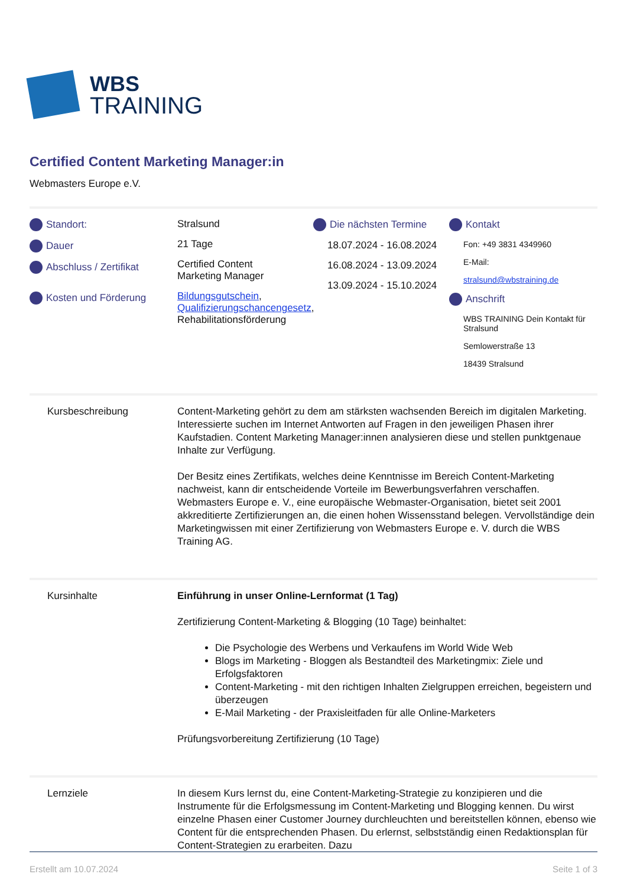WBS
TRAINING
Certified Content Marketing Manager:in
Webmasters Europe e.V.
Standort:
Dauer
Abschluss / Zertifikat
Kosten und Förderung
Stralsund
21 Tage
Certified Content
Marketing Manager
Bildungsgutschein, Qualifizierungschancengesetz, Rehabilitationsförderung
Die nächsten Termine
18.07.2024 - 16.08.2024
16.08.2024 - 13.09.2024
13.09.2024 - 15.10.2024
Kontakt
Fon: +49 3831 4349960
E-Mail:
stralsund@wbstraining.de
Anschrift
WBS TRAINING Dein Kontakt für Stralsund
Semlowerstraße 13
18439 Stralsund
Kursbeschreibung Content-Marketing gehört zu dem am stärksten wachsenden Bereich im digitalen Marketing. Interessierte suchen im Internet Antworten auf Fragen in den jeweiligen Phasen ihrer Kaufstadien. Content Marketing Manager:innen analysieren diese und stellen punktgenaue Inhalte zur Verfügung.
Der Besitz eines Zertifikats, welches deine Kenntnisse im Bereich Content-Marketing nachweist, kann dir entscheidende Vorteile im Bewerbungsverfahren verschaffen. Webmasters Europe e. V., eine europäische Webmaster-Organisation, bietet seit 2001 akkreditierte Zertifizierungen an, die einen hohen Wissensstand belegen. Vervollständige dein Marketingwissen mit einer Zertifizierung von Webmasters Europe e. V. durch die WBS Training AG.
Kursinhalte Einführung in unser Online-Lernformat (1 Tag)
Zertifizierung Content-Marketing & Blogging (10 Tage) beinhaltet:
Die Psychologie des Werbens und Verkaufens im World Wide Web
Blogs im Marketing - Bloggen als Bestandteil des Marketingmix: Ziele und Erfolgsfaktoren
Content-Marketing - mit den richtigen Inhalten Zielgruppen erreichen, begeistern und überzeugen
E-Mail Marketing - der Praxisleitfaden für alle Online-Marketers
Prüfungsvorbereitung Zertifizierung (10 Tage)
Lernziele In diesem Kurs lernst du, eine Content-Marketing-Strategie zu konzipieren und die Instrumente für die Erfolgsmessung im Content-Marketing und Blogging kennen. Du wirst einzelne Phasen einer Customer Journey durchleuchten und bereitstellen können, ebenso wie Content für die entsprechenden Phasen. Du erlernst, selbstständig einen Redaktionsplan für Content-Strategien zu erarbeiten. Dazu
Erstellt am 10.07.2024 Seite 1 of 3